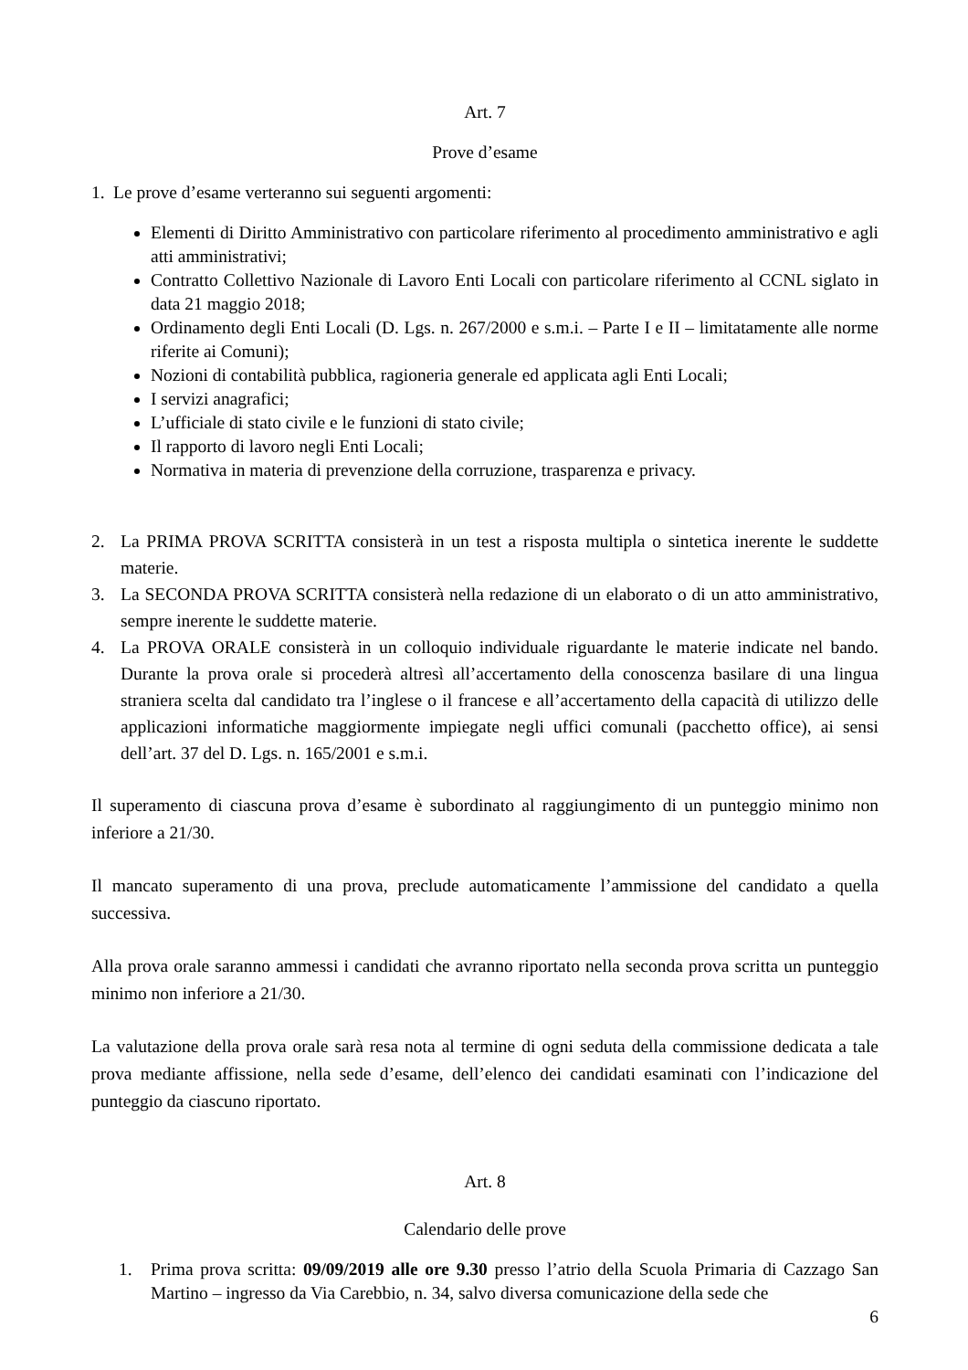Art. 7
Prove d’esame
1. Le prove d’esame verteranno sui seguenti argomenti:
Elementi di Diritto Amministrativo con particolare riferimento al procedimento amministrativo e agli atti amministrativi;
Contratto Collettivo Nazionale di Lavoro Enti Locali con particolare riferimento al CCNL siglato in data 21 maggio 2018;
Ordinamento degli Enti Locali (D. Lgs. n. 267/2000 e s.m.i. – Parte I e II – limitatamente alle norme riferite ai Comuni);
Nozioni di contabilità pubblica, ragioneria generale ed applicata agli Enti Locali;
I servizi anagrafici;
L’ufficiale di stato civile e le funzioni di stato civile;
Il rapporto di lavoro negli Enti Locali;
Normativa in materia di prevenzione della corruzione, trasparenza e privacy.
2. La PRIMA PROVA SCRITTA consisterà in un test a risposta multipla o sintetica inerente le suddette materie.
3. La SECONDA PROVA SCRITTA consisterà nella redazione di un elaborato o di un atto amministrativo, sempre inerente le suddette materie.
4. La PROVA ORALE consisterà in un colloquio individuale riguardante le materie indicate nel bando. Durante la prova orale si procederà altresì all’accertamento della conoscenza basilare di una lingua straniera scelta dal candidato tra l’inglese o il francese e all’accertamento della capacità di utilizzo delle applicazioni informatiche maggiormente impiegate negli uffici comunali (pacchetto office), ai sensi dell’art. 37 del D. Lgs. n. 165/2001 e s.m.i.
Il superamento di ciascuna prova d’esame è subordinato al raggiungimento di un punteggio minimo non inferiore a 21/30.
Il mancato superamento di una prova, preclude automaticamente l’ammissione del candidato a quella successiva.
Alla prova orale saranno ammessi i candidati che avranno riportato nella seconda prova scritta un punteggio minimo non inferiore a 21/30.
La valutazione della prova orale sarà resa nota al termine di ogni seduta della commissione dedicata a tale prova mediante affissione, nella sede d’esame, dell’elenco dei candidati esaminati con l’indicazione del punteggio da ciascuno riportato.
Art. 8
Calendario delle prove
1. Prima prova scritta: 09/09/2019 alle ore 9.30 presso l’atrio della Scuola Primaria di Cazzago San Martino – ingresso da Via Carebbio, n. 34, salvo diversa comunicazione della sede che
6